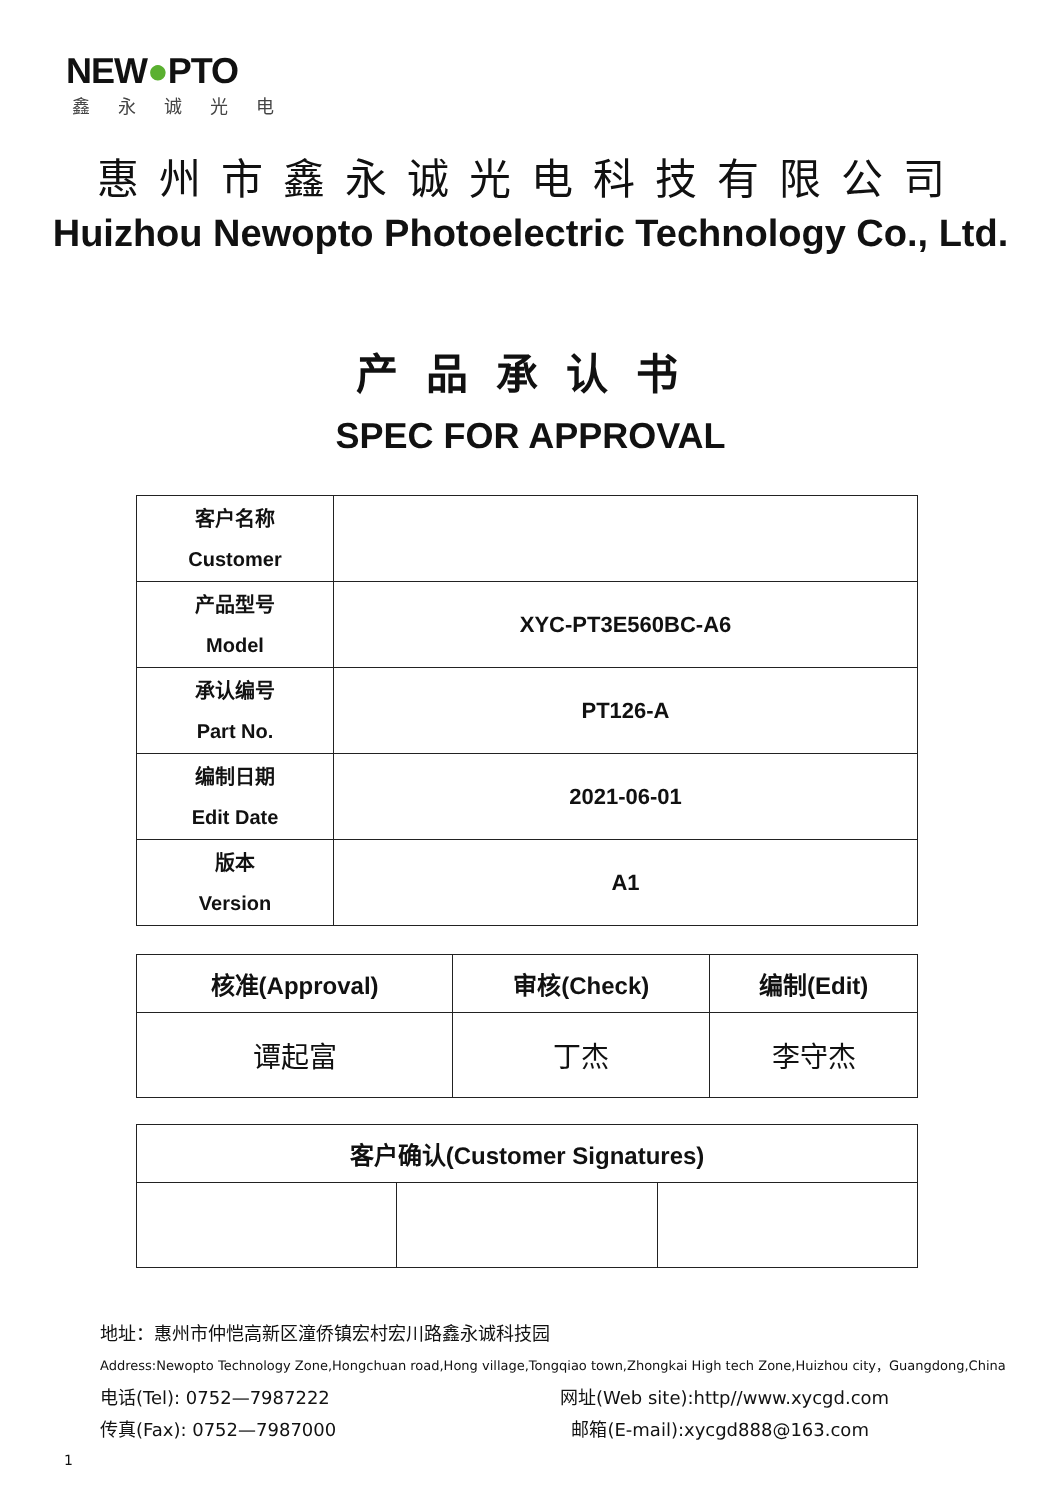NEW●PTO
鑫永诚光电
惠州市鑫永诚光电科技有限公司
Huizhou Newopto Photoelectric Technology Co., Ltd.
产品承认书
SPEC FOR APPROVAL
| 客户名称 Customer | |
| 产品型号 Model | XYC-PT3E560BC-A6 |
| 承认编号 Part No. | PT126-A |
| 编制日期 Edit Date | 2021-06-01 |
| 版本 Version | A1 |
| 核准(Approval) | 审核(Check) | 编制(Edit) |
| --- | --- | --- |
| 谭起富 | 丁杰 | 李守杰 |
| 客户确认(Customer Signatures) | | |
| --- | --- | --- |
地址：惠州市仲恺高新区潼侨镇宏村宏川路鑫永诚科技园
Address:Newopto Technology Zone,Hongchuan road,Hong village,Tongqiao town,Zhongkai High tech Zone,Huizhou city，Guangdong,China
电话(Tel): 0752—7987222 网址(Web site):http//www.xycgd.com
传真(Fax): 0752—7987000 邮箱(E-mail):xycgd888@163.com
1